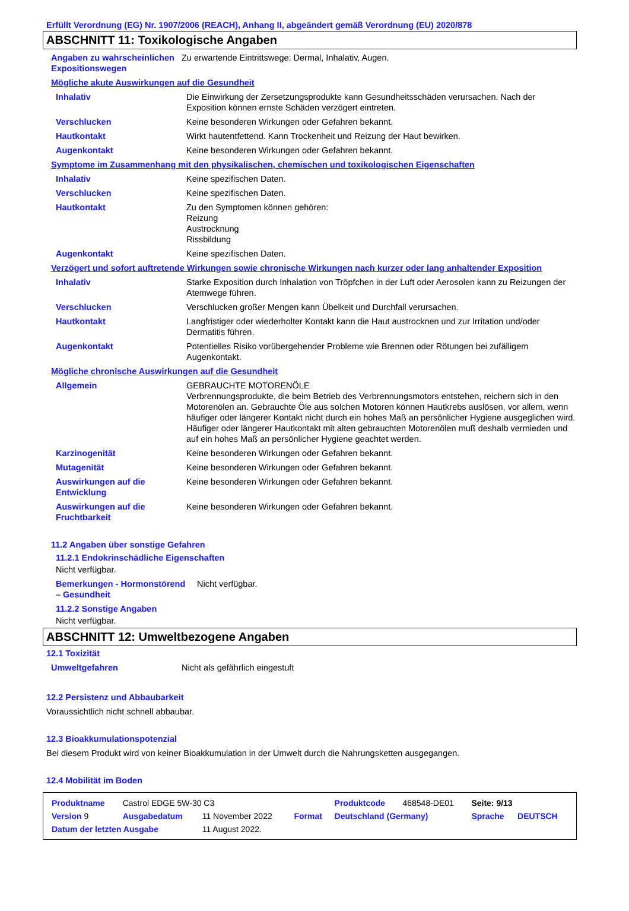Erfüllt Verordnung (EG) Nr. 1907/2006 (REACH), Anhang II, abgeändert gemäß Verordnung (EU) 2020/878
ABSCHNITT 11: Toxikologische Angaben
| Angaben zu wahrscheinlichen Expositionswegen | Zu erwartende Eintrittswege: Dermal, Inhalativ, Augen. |
Mögliche akute Auswirkungen auf die Gesundheit
| Inhalativ | Die Einwirkung der Zersetzungsprodukte kann Gesundheitsschäden verursachen. Nach der Exposition können ernste Schäden verzögert eintreten. |
| Verschlucken | Keine besonderen Wirkungen oder Gefahren bekannt. |
| Hautkontakt | Wirkt hautentfettend. Kann Trockenheit und Reizung der Haut bewirken. |
| Augenkontakt | Keine besonderen Wirkungen oder Gefahren bekannt. |
Symptome im Zusammenhang mit den physikalischen, chemischen und toxikologischen Eigenschaften
| Inhalativ | Keine spezifischen Daten. |
| Verschlucken | Keine spezifischen Daten. |
| Hautkontakt | Zu den Symptomen können gehören: Reizung Austrocknung Rissbildung |
| Augenkontakt | Keine spezifischen Daten. |
Verzögert und sofort auftretende Wirkungen sowie chronische Wirkungen nach kurzer oder lang anhaltender Exposition
| Inhalativ | Starke Exposition durch Inhalation von Tröpfchen in der Luft oder Aerosolen kann zu Reizungen der Atemwege führen. |
| Verschlucken | Verschlucken großer Mengen kann Übelkeit und Durchfall verursachen. |
| Hautkontakt | Langfristiger oder wiederholter Kontakt kann die Haut austrocknen und zur Irritation und/oder Dermatitis führen. |
| Augenkontakt | Potentielles Risiko vorübergehender Probleme wie Brennen oder Rötungen bei zufälligem Augenkontakt. |
Mögliche chronische Auswirkungen auf die Gesundheit
| Allgemein | GEBRAUCHTE MOTORENÖLE Verbrennungsprodukte, die beim Betrieb des Verbrennungsmotors entstehen, reichern sich in den Motorenölen an. Gebrauchte Öle aus solchen Motoren können Hautkrebs auslösen, vor allem, wenn häufiger oder längerer Kontakt nicht durch ein hohes Maß an persönlicher Hygiene ausgeglichen wird. Häufiger oder längerer Hautkontakt mit alten gebrauchten Motorenölen muß deshalb vermieden und auf ein hohes Maß an persönlicher Hygiene geachtet werden. |
| Karzinogenität | Keine besonderen Wirkungen oder Gefahren bekannt. |
| Mutagenität | Keine besonderen Wirkungen oder Gefahren bekannt. |
| Auswirkungen auf die Entwicklung | Keine besonderen Wirkungen oder Gefahren bekannt. |
| Auswirkungen auf die Fruchtbarkeit | Keine besonderen Wirkungen oder Gefahren bekannt. |
11.2 Angaben über sonstige Gefahren
11.2.1 Endokrinschädliche Eigenschaften
Nicht verfügbar.
| Bemerkungen - Hormonstörend – Gesundheit | Nicht verfügbar. |
11.2.2 Sonstige Angaben
Nicht verfügbar.
ABSCHNITT 12: Umweltbezogene Angaben
12.1 Toxizität
| Umweltgefahren | Nicht als gefährlich eingestuft |
12.2 Persistenz und Abbaubarkeit
Voraussichtlich nicht schnell abbaubar.
12.3 Bioakkumulationspotenzial
Bei diesem Produkt wird von keiner Bioakkumulation in der Umwelt durch die Nahrungsketten ausgegangen.
12.4 Mobilität im Boden
| Produktname | Castrol EDGE 5W-30 C3 | | | Produktcode | 468548-DE01 | Seite: 9/13 | |
| Version 9 | Ausgabedatum | 11 November 2022 | Format | Deutschland (Germany) | | Sprache | DEUTSCH |
| Datum der letzten Ausgabe | | 11 August 2022. | | | | | |